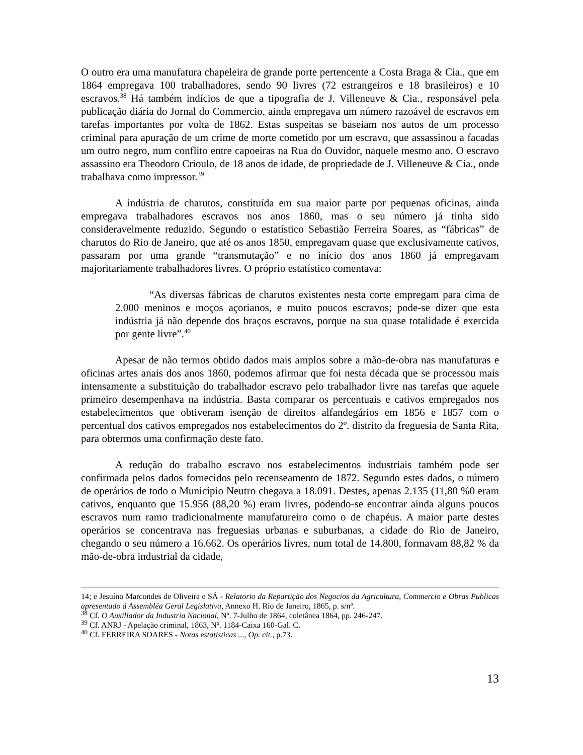O outro era uma manufatura chapeleira de grande porte pertencente a Costa Braga & Cia., que em 1864 empregava 100 trabalhadores, sendo 90 livres (72 estrangeiros e 18 brasileiros) e 10 escravos.<sup>38</sup> Há também indícios de que a tipografia de J. Villeneuve & Cia., responsável pela publicação diária do Jornal do Commercio, ainda empregava um número razoável de escravos em tarefas importantes por volta de 1862. Estas suspeitas se baseiam nos autos de um processo criminal para apuração de um crime de morte cometido por um escravo, que assassinou a facadas um outro negro, num conflito entre capoeiras na Rua do Ouvidor, naquele mesmo ano. O escravo assassino era Theodoro Crioulo, de 18 anos de idade, de propriedade de J. Villeneuve & Cia., onde trabalhava como impressor.<sup>39</sup>
A indústria de charutos, constituída em sua maior parte por pequenas oficinas, ainda empregava trabalhadores escravos nos anos 1860, mas o seu número já tinha sido consideravelmente reduzido. Segundo o estatístico Sebastião Ferreira Soares, as “fábricas” de charutos do Rio de Janeiro, que até os anos 1850, empregavam quase que exclusivamente cativos, passaram por uma grande “transmutação” e no início dos anos 1860 já empregavam majoritariamente trabalhadores livres. O próprio estatístico comentava:
“As diversas fábricas de charutos existentes nesta corte empregam para cima de 2.000 meninos e moços açorianos, e muito poucos escravos; pode-se dizer que esta indústria já não depende dos braços escravos, porque na sua quase totalidade é exercida por gente livre”.<sup>40</sup>
Apesar de não termos obtido dados mais amplos sobre a mão-de-obra nas manufaturas e oficinas artes anais dos anos 1860, podemos afirmar que foi nesta década que se processou mais intensamente a substituição do trabalhador escravo pelo trabalhador livre nas tarefas que aquele primeiro desempenhava na indústria. Basta comparar os percentuais e cativos empregados nos estabelecimentos que obtiveram isenção de direitos alfandegários em 1856 e 1857 com o percentual dos cativos empregados nos estabelecimentos do 2º. distrito da freguesia de Santa Rita, para obtermos uma confirmação deste fato.
A redução do trabalho escravo nos estabelecimentos industriais também pode ser confirmada pelos dados fornecidos pelo recenseamento de 1872. Segundo estes dados, o número de operários de todo o Município Neutro chegava a 18.091. Destes, apenas 2.135 (11,80 %0 eram cativos, enquanto que 15.956 (88,20 %) eram livres, podendo-se encontrar ainda alguns poucos escravos num ramo tradicionalmente manufatureiro como o de chapéus. A maior parte destes operários se concentrava nas freguesias urbanas e suburbanas, a cidade do Rio de Janeiro, chegando o seu número a 16.662. Os operários livres, num total de 14.800, formavam 88,82 % da mão-de-obra industrial da cidade,
14; e Jesuíno Marcondes de Oliveira e SÁ - Relatorio da Repartição dos Negocios da Agricultura, Commercio e Obras Publicas apresentado á Assembléa Geral Legislativa, Annexo H. Rio de Janeiro, 1865, p. s/nº.
<sup>38</sup> Cf. O Auxiliador da Industria Nacional, Nº. 7-Julho de 1864, coletânea 1864, pp. 246-247.
<sup>39</sup> Cf. ANRJ - Apelação criminal, 1863, Nº. 1184-Caixa 160-Gal. C.
<sup>40</sup> Cf. FERREIRA SOARES - Notas estatisticas ..., Op. cit., p.73.
13